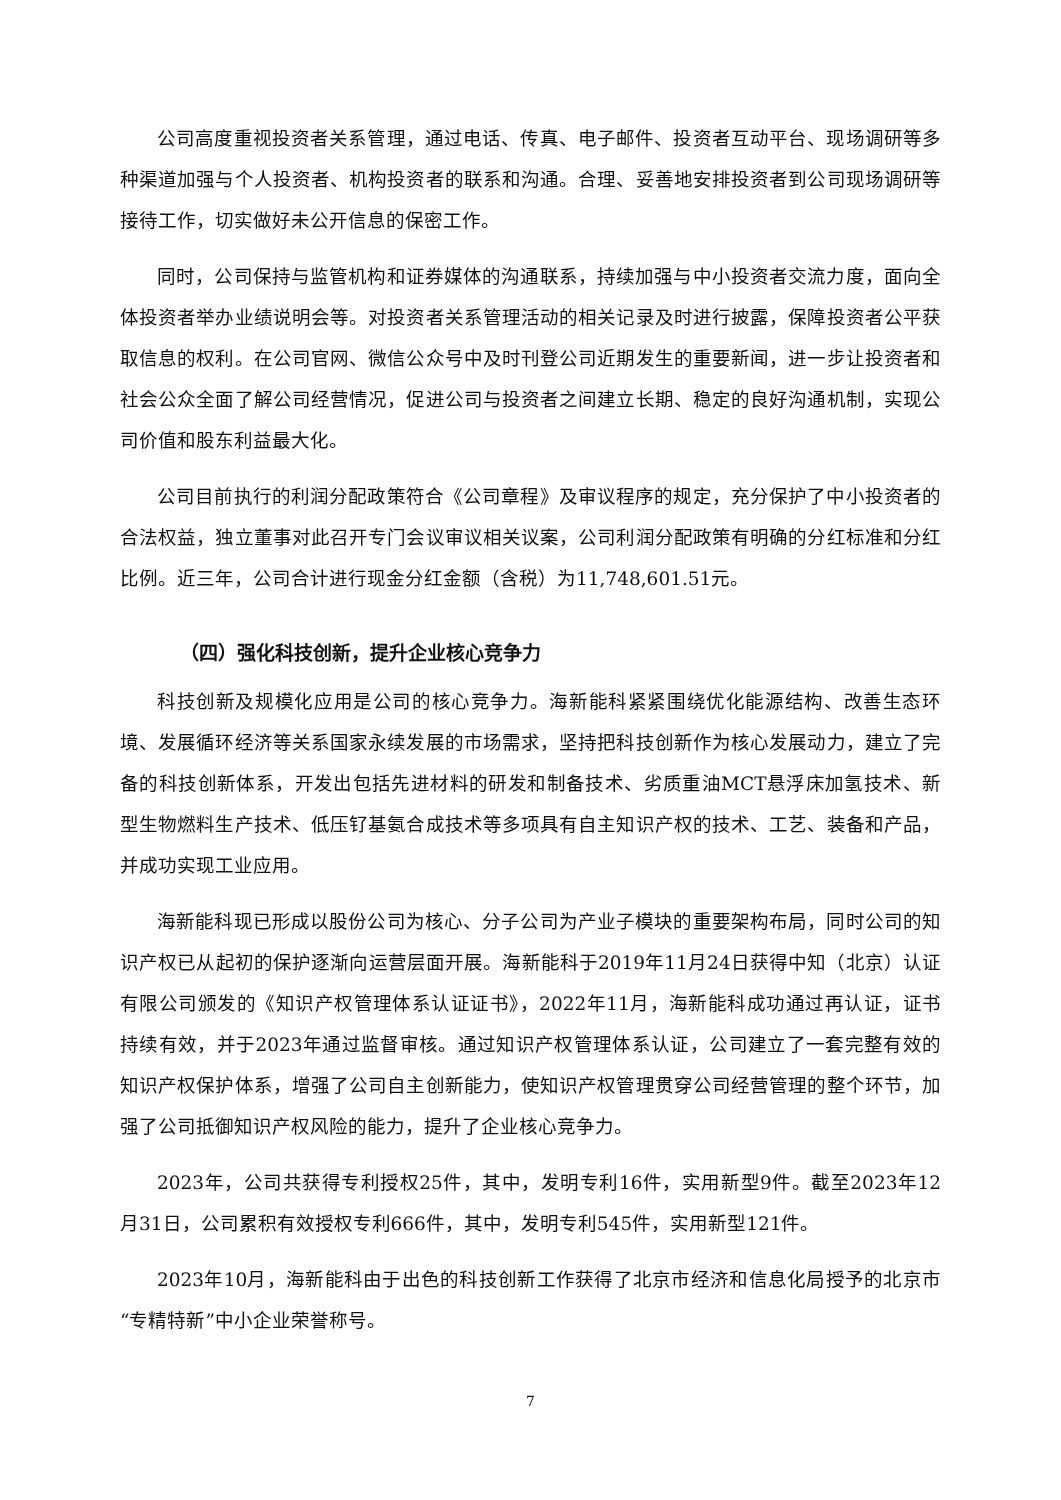公司高度重视投资者关系管理，通过电话、传真、电子邮件、投资者互动平台、现场调研等多种渠道加强与个人投资者、机构投资者的联系和沟通。合理、妥善地安排投资者到公司现场调研等接待工作，切实做好未公开信息的保密工作。
同时，公司保持与监管机构和证券媒体的沟通联系，持续加强与中小投资者交流力度，面向全体投资者举办业绩说明会等。对投资者关系管理活动的相关记录及时进行披露，保障投资者公平获取信息的权利。在公司官网、微信公众号中及时刊登公司近期发生的重要新闻，进一步让投资者和社会公众全面了解公司经营情况，促进公司与投资者之间建立长期、稳定的良好沟通机制，实现公司价值和股东利益最大化。
公司目前执行的利润分配政策符合《公司章程》及审议程序的规定，充分保护了中小投资者的合法权益，独立董事对此召开专门会议审议相关议案，公司利润分配政策有明确的分红标准和分红比例。近三年，公司合计进行现金分红金额（含税）为11,748,601.51元。
（四）强化科技创新，提升企业核心竞争力
科技创新及规模化应用是公司的核心竞争力。海新能科紧紧围绕优化能源结构、改善生态环境、发展循环经济等关系国家永续发展的市场需求，坚持把科技创新作为核心发展动力，建立了完备的科技创新体系，开发出包括先进材料的研发和制备技术、劣质重油MCT悬浮床加氢技术、新型生物燃料生产技术、低压钌基氨合成技术等多项具有自主知识产权的技术、工艺、装备和产品，并成功实现工业应用。
海新能科现已形成以股份公司为核心、分子公司为产业子模块的重要架构布局，同时公司的知识产权已从起初的保护逐渐向运营层面开展。海新能科于2019年11月24日获得中知（北京）认证有限公司颁发的《知识产权管理体系认证证书》，2022年11月，海新能科成功通过再认证，证书持续有效，并于2023年通过监督审核。通过知识产权管理体系认证，公司建立了一套完整有效的知识产权保护体系，增强了公司自主创新能力，使知识产权管理贯穿公司经营管理的整个环节，加强了公司抵御知识产权风险的能力，提升了企业核心竞争力。
2023年，公司共获得专利授权25件，其中，发明专利16件，实用新型9件。截至2023年12月31日，公司累积有效授权专利666件，其中，发明专利545件，实用新型121件。
2023年10月，海新能科由于出色的科技创新工作获得了北京市经济和信息化局授予的北京市“专精特新”中小企业荣誉称号。
7